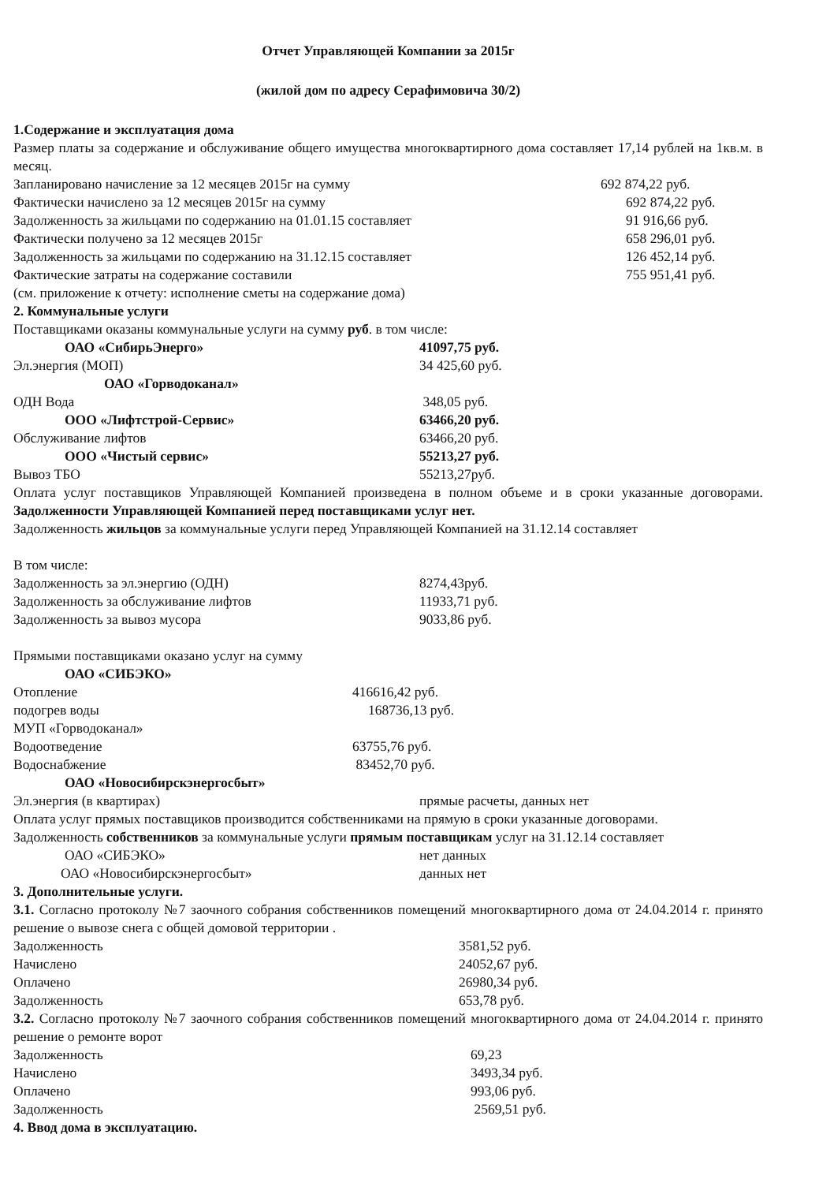Отчет Управляющей Компании за 2015г
(жилой дом по адресу Серафимовича 30/2)
1.Содержание и эксплуатация дома
Размер платы за содержание и обслуживание общего имущества многоквартирного дома составляет 17,14 рублей на 1кв.м. в месяц.
| Запланировано начисление за 12 месяцев 2015г на сумму | 692 874,22 руб. |
| Фактически начислено за 12 месяцев 2015г на сумму | 692 874,22 руб. |
| Задолженность за жильцами по содержанию на 01.01.15 составляет | 91 916,66 руб. |
| Фактически получено за 12 месяцев 2015г | 658 296,01 руб. |
| Задолженность за жильцами по содержанию на 31.12.15 составляет | 126 452,14 руб. |
| Фактические затраты на содержание составили | 755 951,41 руб. |
(см. приложение к отчету: исполнение сметы на содержание дома)
2. Коммунальные услуги
Поставщиками оказаны коммунальные услуги на сумму руб. в том числе:
| ОАО «СибирьЭнерго» | 41097,75 руб. |
| Эл.энергия (МОП) | 34 425,60 руб. |
| ОАО «Горводоканал» | |
| ОДН Вода | 348,05 руб. |
| ООО «Лифтстрой-Сервис» | 63466,20 руб. |
| Обслуживание лифтов | 63466,20 руб. |
| ООО «Чистый сервис» | 55213,27 руб. |
| Вывоз ТБО | 55213,27руб. |
Оплата услуг поставщиков Управляющей Компанией произведена в полном объеме и в сроки указанные договорами. Задолженности Управляющей Компанией перед поставщиками услуг нет.
Задолженность жильцов за коммунальные услуги перед Управляющей Компанией на 31.12.14 составляет
В том числе:
| Задолженность за эл.энергию (ОДН) | 8274,43руб. |
| Задолженность за обслуживание лифтов | 11933,71 руб. |
| Задолженность за вывоз мусора | 9033,86 руб. |
Прямыми поставщиками оказано услуг на сумму
| ОАО «СИБЭКО» | |
| Отопление | 416616,42 руб. |
| подогрев воды | 168736,13 руб. |
| МУП «Горводоканал» | |
| Водоотведение | 63755,76 руб. |
| Водоснабжение | 83452,70 руб. |
| ОАО «Новосибирскэнергосбыт» | |
| Эл.энергия (в квартирах) | прямые расчеты, данных нет |
Оплата услуг прямых поставщиков производится собственниками на прямую в сроки указанные договорами.
Задолженность собственников за коммунальные услуги прямым поставщикам услуг на 31.12.14 составляет
| ОАО «СИБЭКО» | нет данных |
| ОАО «Новосибирскэнергосбыт» | данных нет |
3. Дополнительные услуги.
3.1. Согласно протоколу №7 заочного собрания собственников помещений многоквартирного дома от 24.04.2014 г. принято решение о вывозе снега с общей домовой территории .
| Задолженность | 3581,52 руб. |
| Начислено | 24052,67 руб. |
| Оплачено | 26980,34 руб. |
| Задолженность | 653,78 руб. |
3.2. Согласно протоколу №7 заочного собрания собственников помещений многоквартирного дома от 24.04.2014 г. принято решение о ремонте ворот
| Задолженность | 69,23 |
| Начислено | 3493,34 руб. |
| Оплачено | 993,06 руб. |
| Задолженность | 2569,51 руб. |
4. Ввод дома в эксплуатацию.